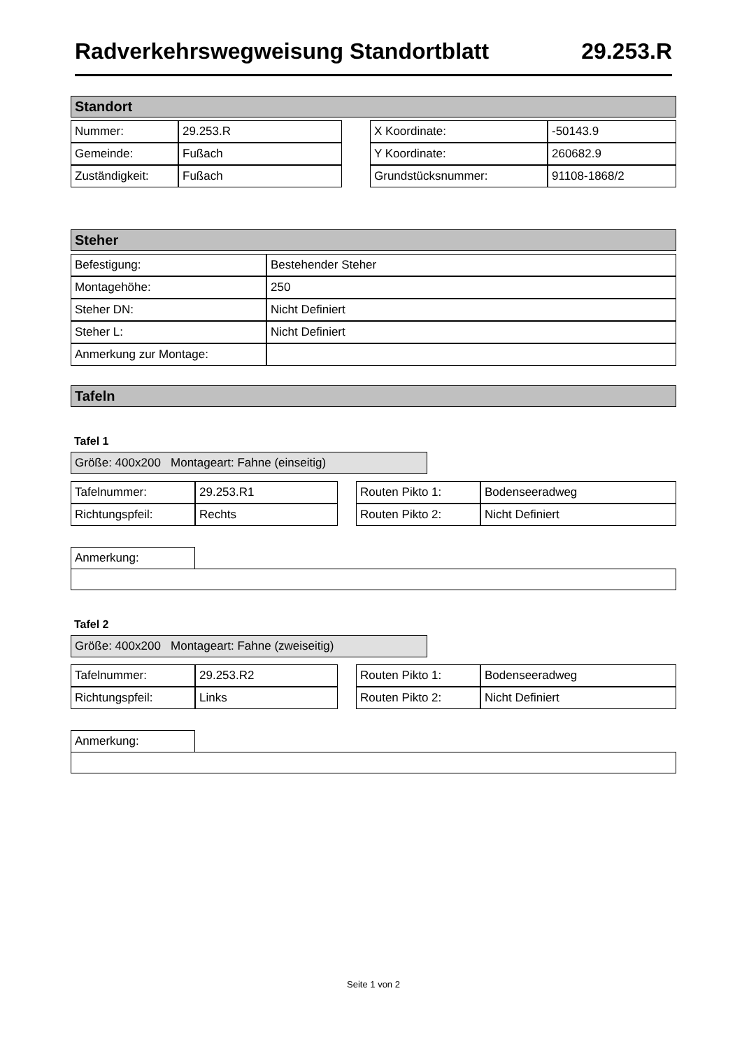Radverkehrswegweisung Standortblatt 29.253.R
Standort
| Nummer: | 29.253.R |
| Gemeinde: | Fußach |
| Zuständigkeit: | Fußach |
| X Koordinate: | -50143.9 |
| Y Koordinate: | 260682.9 |
| Grundstücksnummer: | 91108-1868/2 |
Steher
| Befestigung: | Bestehender Steher |
| Montagehöhe: | 250 |
| Steher DN: | Nicht Definiert |
| Steher L: | Nicht Definiert |
| Anmerkung zur Montage: | |
Tafeln
Tafel 1
Größe: 400x200 Montageart: Fahne (einseitig)
| Tafelnummer: | 29.253.R1 |
| Richtungspfeil: | Rechts |
| Routen Pikto 1: | Bodenseeradweg |
| Routen Pikto 2: | Nicht Definiert |
| Anmerkung: | |
Tafel 2
Größe: 400x200 Montageart: Fahne (zweiseitig)
| Tafelnummer: | 29.253.R2 |
| Richtungspfeil: | Links |
| Routen Pikto 1: | Bodenseeradweg |
| Routen Pikto 2: | Nicht Definiert |
| Anmerkung: | |
Seite 1 von 2